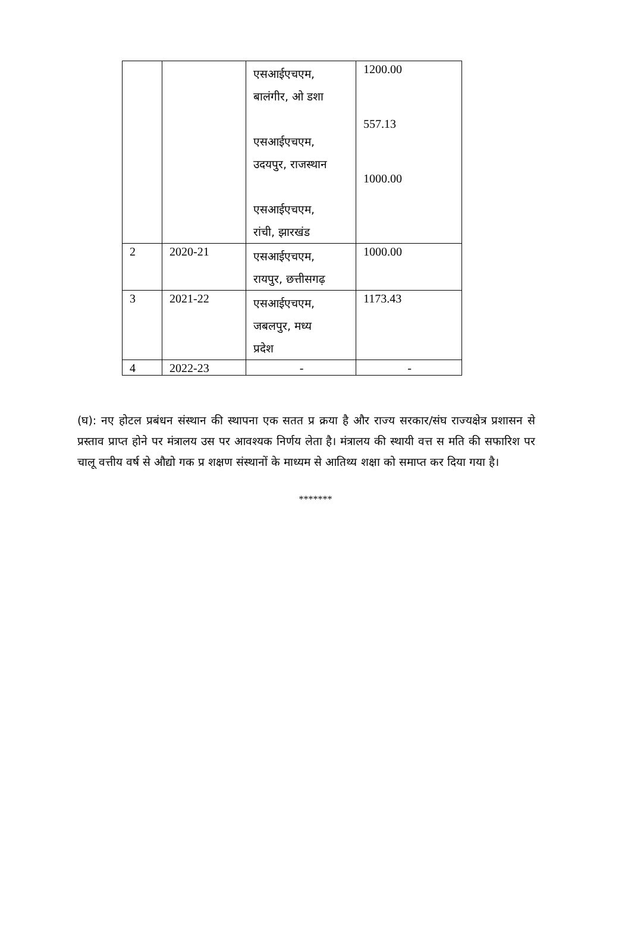| | | एसआईएचएम, बालंगीर, ओ डशा एसआईएचएम, उदयपुर, राजस्थान एसआईएचएम, रांची, झारखंड | 1200.00 557.13 1000.00 |
| 2 | 2020-21 | एसआईएचएम, रायपुर, छत्तीसगढ़ | 1000.00 |
| 3 | 2021-22 | एसआईएचएम, जबलपुर, मध्य प्रदेश | 1173.43 |
| 4 | 2022-23 | - | - |
(घ): नए होटल प्रबंधन संस्थान की स्थापना एक सतत प्र क्रया है और राज्य सरकार/संघ राज्यक्षेत्र प्रशासन से प्रस्ताव प्राप्त होने पर मंत्रालय उस पर आवश्यक निर्णय लेता है। मंत्रालय की स्थायी वत्त स मति की सफारिश पर चालू वत्तीय वर्ष से औद्यो गक प्र शक्षण संस्थानों के माध्यम से आतिथ्य शक्षा को समाप्त कर दिया गया है।
*******